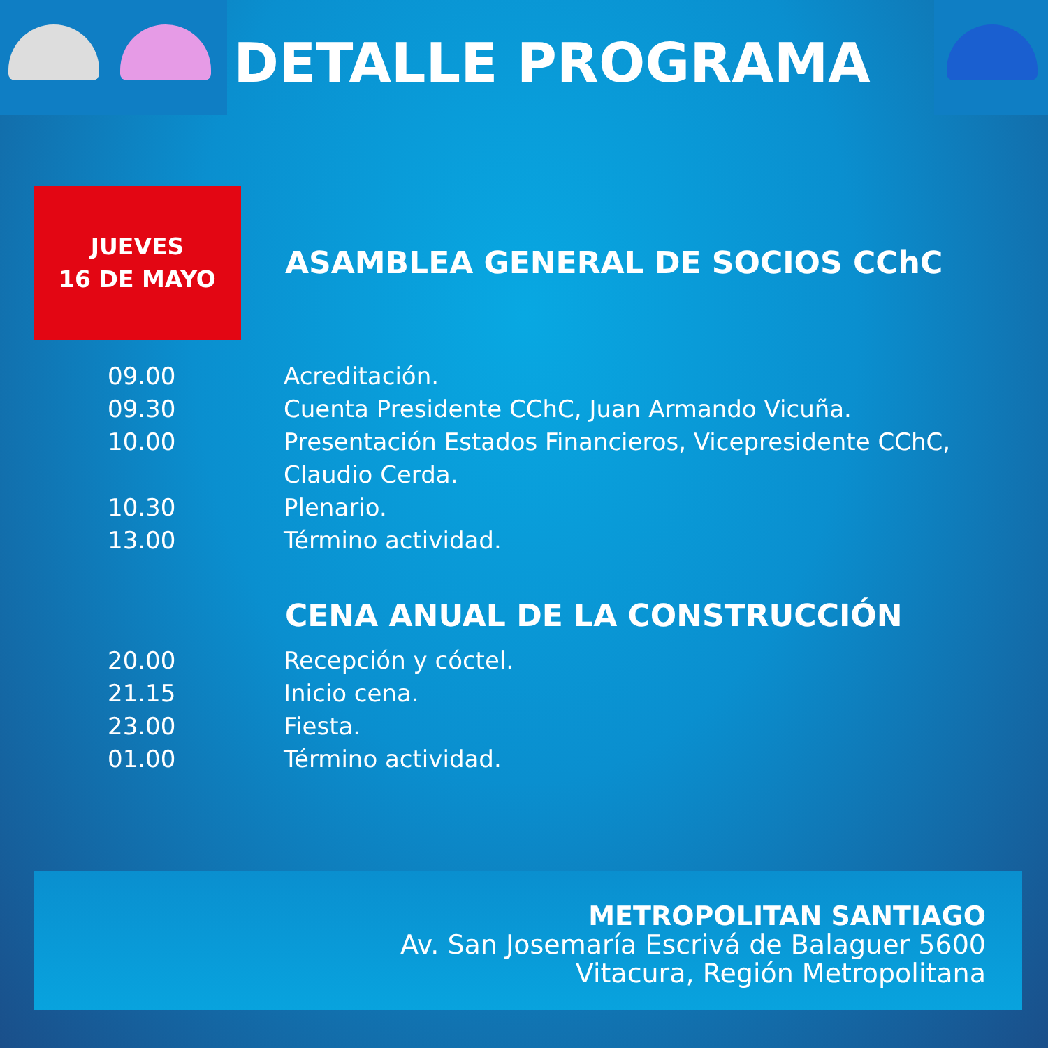DETALLE PROGRAMA
JUEVES
16 DE MAYO
ASAMBLEA GENERAL DE SOCIOS CChC
| 09.00 | Acreditación. |
| 09.30 | Cuenta Presidente CChC, Juan Armando Vicuña. |
| 10.00 | Presentación Estados Financieros, Vicepresidente CChC, Claudio Cerda. |
| 10.30 | Plenario. |
| 13.00 | Término actividad. |
CENA ANUAL DE LA CONSTRUCCIÓN
| 20.00 | Recepción y cóctel. |
| 21.15 | Inicio cena. |
| 23.00 | Fiesta. |
| 01.00 | Término actividad. |
METROPOLITAN SANTIAGO
Av. San Josemaría Escrivá de Balaguer 5600
Vitacura, Región Metropolitana